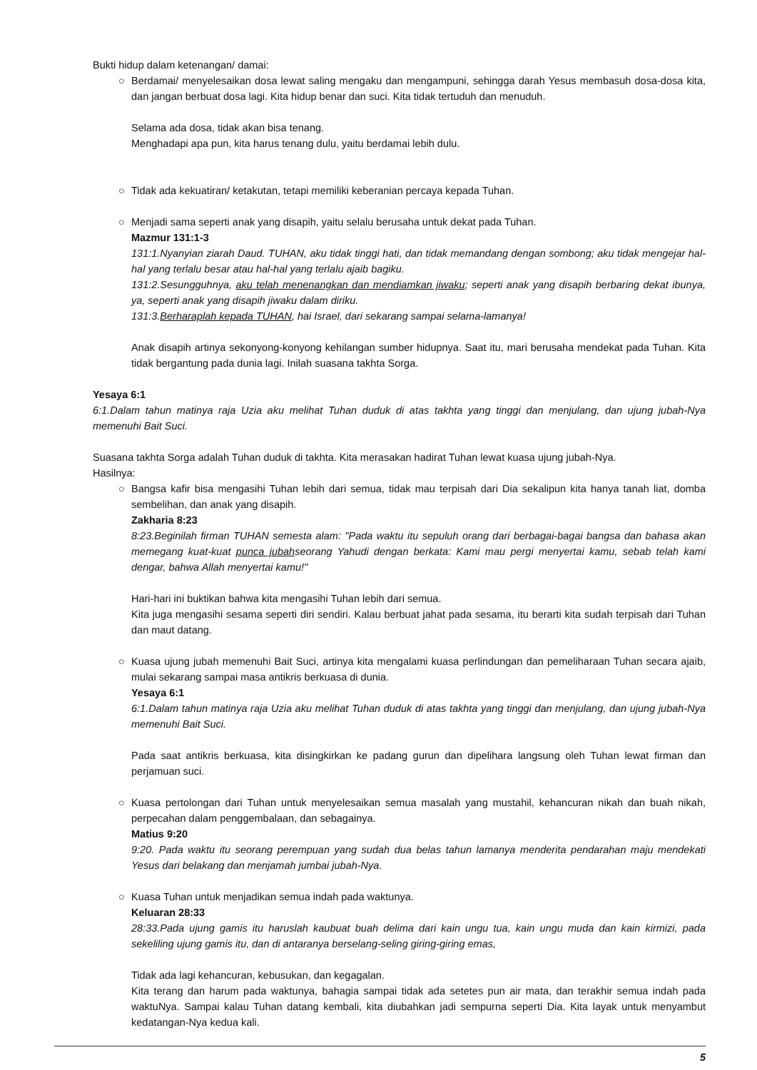Bukti hidup dalam ketenangan/ damai:
○
Berdamai/ menyelesaikan dosa lewat saling mengaku dan mengampuni, sehingga darah Yesus membasuh dosa-dosa kita, dan jangan berbuat dosa lagi. Kita hidup benar dan suci. Kita tidak tertuduh dan menuduh.
Selama ada dosa, tidak akan bisa tenang.
Menghadapi apa pun, kita harus tenang dulu, yaitu berdamai lebih dulu.
○
Tidak ada kekuatiran/ ketakutan, tetapi memiliki keberanian percaya kepada Tuhan.
○
Menjadi sama seperti anak yang disapih, yaitu selalu berusaha untuk dekat pada Tuhan.
Mazmur 131:1-3
131:1.Nyanyian ziarah Daud. TUHAN, aku tidak tinggi hati, dan tidak memandang dengan sombong; aku tidak mengejar hal-hal yang terlalu besar atau hal-hal yang terlalu ajaib bagiku.
131:2.Sesungguhnya, aku telah menenangkan dan mendiamkan jiwaku; seperti anak yang disapih berbaring dekat ibunya, ya, seperti anak yang disapih jiwaku dalam diriku.
131:3.Berharaplah kepada TUHAN, hai Israel, dari sekarang sampai selama-lamanya!
Anak disapih artinya sekonyong-konyong kehilangan sumber hidupnya. Saat itu, mari berusaha mendekat pada Tuhan. Kita tidak bergantung pada dunia lagi. Inilah suasana takhta Sorga.
Yesaya 6:1
6:1.Dalam tahun matinya raja Uzia aku melihat Tuhan duduk di atas takhta yang tinggi dan menjulang, dan ujung jubah-Nya memenuhi Bait Suci.
Suasana takhta Sorga adalah Tuhan duduk di takhta. Kita merasakan hadirat Tuhan lewat kuasa ujung jubah-Nya.
Hasilnya:
○
Bangsa kafir bisa mengasihi Tuhan lebih dari semua, tidak mau terpisah dari Dia sekalipun kita hanya tanah liat, domba sembelihan, dan anak yang disapih.
Zakharia 8:23
8:23.Beginilah firman TUHAN semesta alam: "Pada waktu itu sepuluh orang dari berbagai-bagai bangsa dan bahasa akan memegang kuat-kuat punca jubahseorang Yahudi dengan berkata: Kami mau pergi menyertai kamu, sebab telah kami dengar, bahwa Allah menyertai kamu!"
Hari-hari ini buktikan bahwa kita mengasihi Tuhan lebih dari semua.
Kita juga mengasihi sesama seperti diri sendiri. Kalau berbuat jahat pada sesama, itu berarti kita sudah terpisah dari Tuhan dan maut datang.
○
Kuasa ujung jubah memenuhi Bait Suci, artinya kita mengalami kuasa perlindungan dan pemeliharaan Tuhan secara ajaib, mulai sekarang sampai masa antikris berkuasa di dunia.
Yesaya 6:1
6:1.Dalam tahun matinya raja Uzia aku melihat Tuhan duduk di atas takhta yang tinggi dan menjulang, dan ujung jubah-Nya memenuhi Bait Suci.
Pada saat antikris berkuasa, kita disingkirkan ke padang gurun dan dipelihara langsung oleh Tuhan lewat firman dan perjamuan suci.
○
Kuasa pertolongan dari Tuhan untuk menyelesaikan semua masalah yang mustahil, kehancuran nikah dan buah nikah, perpecahan dalam penggembalaan, dan sebagainya.
Matius 9:20
9:20. Pada waktu itu seorang perempuan yang sudah dua belas tahun lamanya menderita pendarahan maju mendekati Yesus dari belakang dan menjamah jumbai jubah-Nya.
○
Kuasa Tuhan untuk menjadikan semua indah pada waktunya.
Keluaran 28:33
28:33.Pada ujung gamis itu haruslah kaubuat buah delima dari kain ungu tua, kain ungu muda dan kain kirmizi, pada sekeliling ujung gamis itu, dan di antaranya berselang-seling giring-giring emas,
Tidak ada lagi kehancuran, kebusukan, dan kegagalan.
Kita terang dan harum pada waktunya, bahagia sampai tidak ada setetes pun air mata, dan terakhir semua indah pada waktuNya. Sampai kalau Tuhan datang kembali, kita diubahkan jadi sempurna seperti Dia. Kita layak untuk menyambut kedatangan-Nya kedua kali.
5